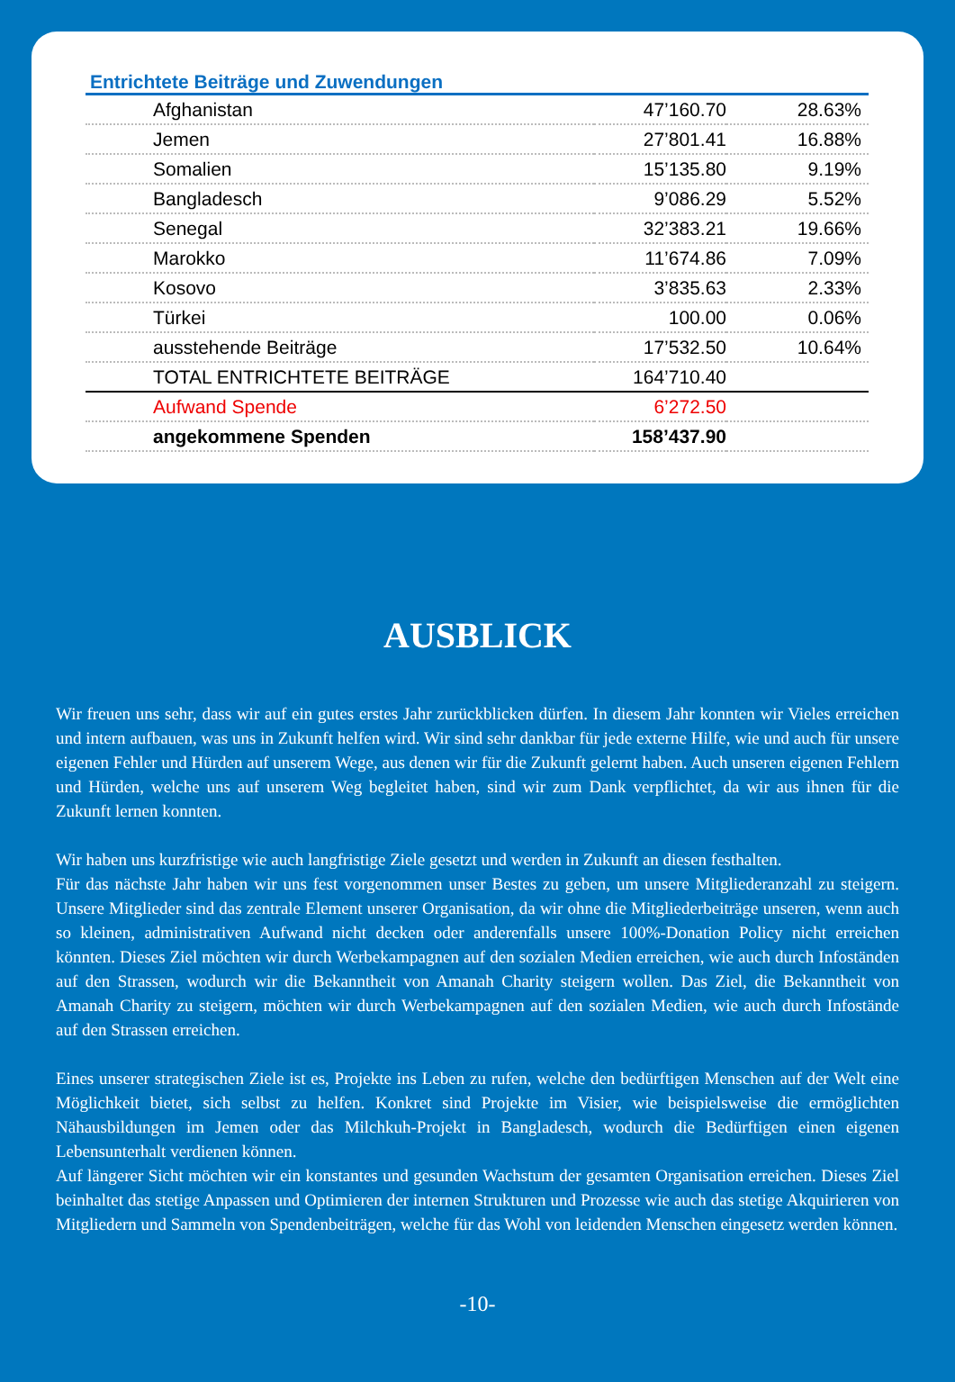Entrichtete Beiträge und Zuwendungen
| Afghanistan | 47’160.70 | 28.63% |
| Jemen | 27’801.41 | 16.88% |
| Somalien | 15’135.80 | 9.19% |
| Bangladesch | 9’086.29 | 5.52% |
| Senegal | 32’383.21 | 19.66% |
| Marokko | 11’674.86 | 7.09% |
| Kosovo | 3’835.63 | 2.33% |
| Türkei | 100.00 | 0.06% |
| ausstehende Beiträge | 17’532.50 | 10.64% |
| TOTAL ENTRICHTETE BEITRÄGE | 164’710.40 | |
| Aufwand Spende | 6’272.50 | |
| angekommene Spenden | 158’437.90 | |
AUSBLICK
Wir freuen uns sehr, dass wir auf ein gutes erstes Jahr zurückblicken dürfen. In diesem Jahr konnten wir Vieles erreichen und intern aufbauen, was uns in Zukunft helfen wird. Wir sind sehr dankbar für jede externe Hilfe, wie und auch für unsere eigenen Fehler und Hürden auf unserem Wege, aus denen wir für die Zukunft gelernt haben. Auch unseren eigenen Fehlern und Hürden, welche uns auf unserem Weg begleitet haben, sind wir zum Dank verpflichtet, da wir aus ihnen für die Zukunft lernen konnten.
Wir haben uns kurzfristige wie auch langfristige Ziele gesetzt und werden in Zukunft an diesen festhalten.
Für das nächste Jahr haben wir uns fest vorgenommen unser Bestes zu geben, um unsere Mitgliederanzahl zu steigern. Unsere Mitglieder sind das zentrale Element unserer Organisation, da wir ohne die Mitgliederbeiträge unseren, wenn auch so kleinen, administrativen Aufwand nicht decken oder anderenfalls unsere 100%-Donation Policy nicht erreichen könnten. Dieses Ziel möchten wir durch Werbekampagnen auf den sozialen Medien erreichen, wie auch durch Infoständen auf den Strassen, wodurch wir die Bekanntheit von Amanah Charity steigern wollen. Das Ziel, die Bekanntheit von Amanah Charity zu steigern, möchten wir durch Werbekampagnen auf den sozialen Medien, wie auch durch Infostände auf den Strassen erreichen.
Eines unserer strategischen Ziele ist es, Projekte ins Leben zu rufen, welche den bedürftigen Menschen auf der Welt eine Möglichkeit bietet, sich selbst zu helfen. Konkret sind Projekte im Visier, wie beispielsweise die ermöglichten Nähausbildungen im Jemen oder das Milchkuh-Projekt in Bangladesch, wodurch die Bedürftigen einen eigenen Lebensunterhalt verdienen können.
Auf längerer Sicht möchten wir ein konstantes und gesunden Wachstum der gesamten Organisation erreichen. Dieses Ziel beinhaltet das stetige Anpassen und Optimieren der internen Strukturen und Prozesse wie auch das stetige Akquirieren von Mitgliedern und Sammeln von Spendenbeiträgen, welche für das Wohl von leidenden Menschen eingesetz werden können.
-10-